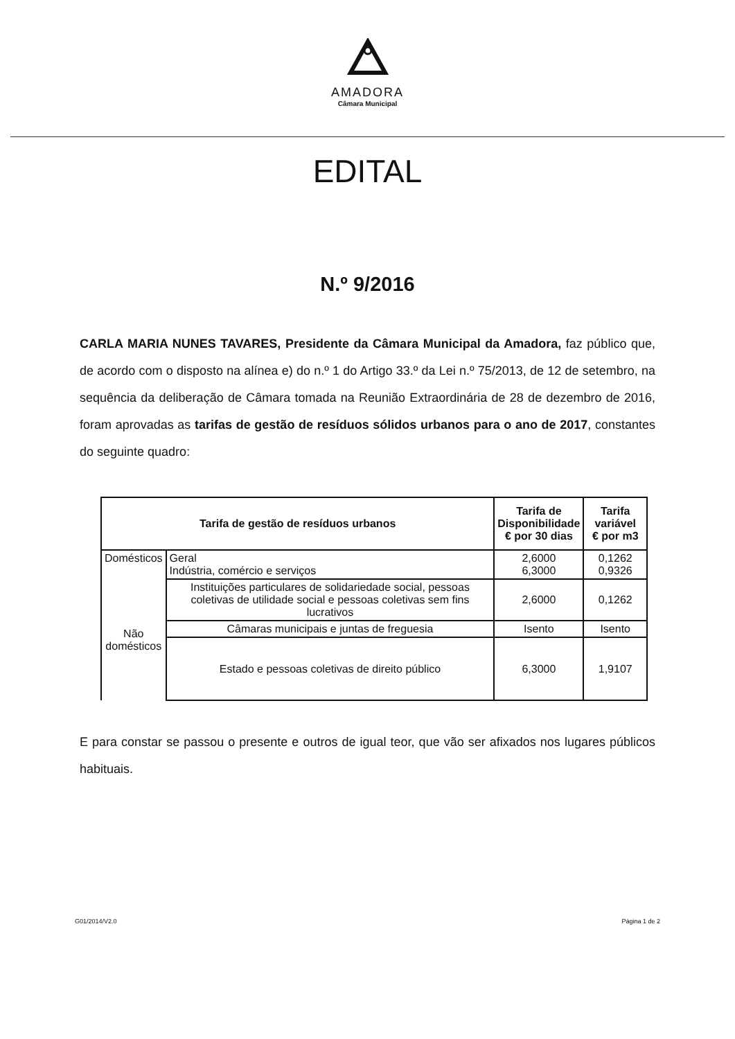AMADORA
Câmara Municipal
EDITAL
N.º 9/2016
CARLA MARIA NUNES TAVARES, Presidente da Câmara Municipal da Amadora, faz público que, de acordo com o disposto na alínea e) do n.º 1 do Artigo 33.º da Lei n.º 75/2013, de 12 de setembro, na sequência da deliberação de Câmara tomada na Reunião Extraordinária de 28 de dezembro de 2016, foram aprovadas as tarifas de gestão de resíduos sólidos urbanos para o ano de 2017, constantes do seguinte quadro:
| Tarifa de gestão de resíduos urbanos | | Tarifa de Disponibilidade € por 30 dias | Tarifa variável € por m3 |
| --- | --- | --- | --- |
| Domésticos | Geral Indústria, comércio e serviços | 2,6000 6,3000 | 0,1262 0,9326 |
| Não domésticos | Instituições particulares de solidariedade social, pessoas coletivas de utilidade social e pessoas coletivas sem fins lucrativos | 2,6000 | 0,1262 |
| | Câmaras municipais e juntas de freguesia | Isento | Isento |
| | Estado e pessoas coletivas de direito público | 6,3000 | 1,9107 |
E para constar se passou o presente e outros de igual teor, que vão ser afixados nos lugares públicos habituais.
G01/2014/V2.0 Página 1 de 2